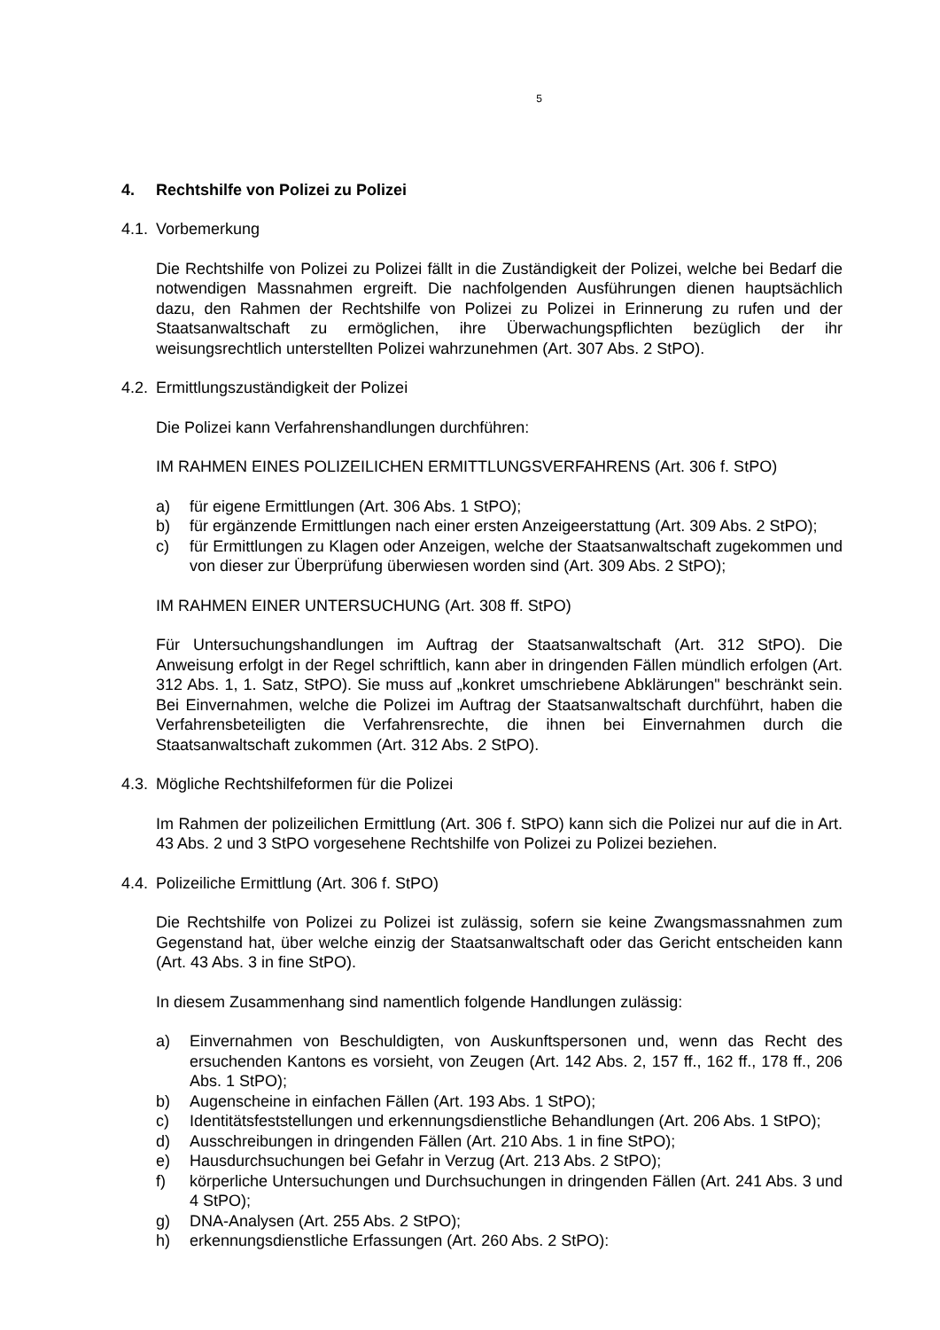5
4. Rechtshilfe von Polizei zu Polizei
4.1. Vorbemerkung
Die Rechtshilfe von Polizei zu Polizei fällt in die Zuständigkeit der Polizei, welche bei Be­darf die notwendigen Massnahmen ergreift. Die nachfolgenden Ausführungen dienen hauptsächlich dazu, den Rahmen der Rechtshilfe von Polizei zu Polizei in Erinnerung zu rufen und der Staatsanwaltschaft zu ermöglichen, ihre Überwachungspflichten bezüglich der ihr weisungsrechtlich unterstellten Polizei wahrzunehmen (Art. 307 Abs. 2 StPO).
4.2. Ermittlungszuständigkeit der Polizei
Die Polizei kann Verfahrenshandlungen durchführen:
IM RAHMEN EINES POLIZEILICHEN ERMITTLUNGSVERFAHRENS (Art. 306 f. StPO)
a) für eigene Ermittlungen (Art. 306 Abs. 1 StPO);
b) für ergänzende Ermittlungen nach einer ersten Anzeigeerstattung (Art. 309 Abs. 2 StPO);
c) für Ermittlungen zu Klagen oder Anzeigen, welche der Staatsanwaltschaft zugekom­men und von dieser zur Überprüfung überwiesen worden sind (Art. 309 Abs. 2 StPO);
IM RAHMEN EINER UNTERSUCHUNG (Art. 308 ff. StPO)
Für Untersuchungshandlungen im Auftrag der Staatsanwaltschaft (Art. 312 StPO). Die Anweisung erfolgt in der Regel schriftlich, kann aber in dringenden Fällen mündlich erfol­gen (Art. 312 Abs. 1, 1. Satz, StPO). Sie muss auf „konkret umschriebene Abklärungen" beschränkt sein. Bei Einvernahmen, welche die Polizei im Auftrag der Staatsanwaltschaft durchführt, haben die Verfahrensbeteiligten die Verfahrensrechte, die ihnen bei Einver­nahmen durch die Staatsanwaltschaft zukommen (Art. 312 Abs. 2 StPO).
4.3. Mögliche Rechtshilfeformen für die Polizei
Im Rahmen der polizeilichen Ermittlung (Art. 306 f. StPO) kann sich die Polizei nur auf die in Art. 43 Abs. 2 und 3 StPO vorgesehene Rechtshilfe von Polizei zu Polizei beziehen.
4.4. Polizeiliche Ermittlung (Art. 306 f. StPO)
Die Rechtshilfe von Polizei zu Polizei ist zulässig, sofern sie keine Zwangsmassnahmen zum Gegenstand hat, über welche einzig der Staatsanwaltschaft oder das Gericht ent­scheiden kann (Art. 43 Abs. 3 in fine StPO).
In diesem Zusammenhang sind namentlich folgende Handlungen zulässig:
a) Einvernahmen von Beschuldigten, von Auskunftspersonen und, wenn das Recht des ersuchenden Kantons es vorsieht, von Zeugen (Art. 142 Abs. 2, 157 ff., 162 ff., 178 ff., 206 Abs. 1 StPO);
b) Augenscheine in einfachen Fällen (Art. 193 Abs. 1 StPO);
c) Identitätsfeststellungen und erkennungsdienstliche Behandlungen (Art. 206 Abs. 1 StPO);
d) Ausschreibungen in dringenden Fällen (Art. 210 Abs. 1 in fine StPO);
e) Hausdurchsuchungen bei Gefahr in Verzug (Art. 213 Abs. 2 StPO);
f) körperliche Untersuchungen und Durchsuchungen in dringenden Fällen (Art. 241 Abs. 3 und 4 StPO);
g) DNA-Analysen (Art. 255 Abs. 2 StPO);
h) erkennungsdienstliche Erfassungen (Art. 260 Abs. 2 StPO):